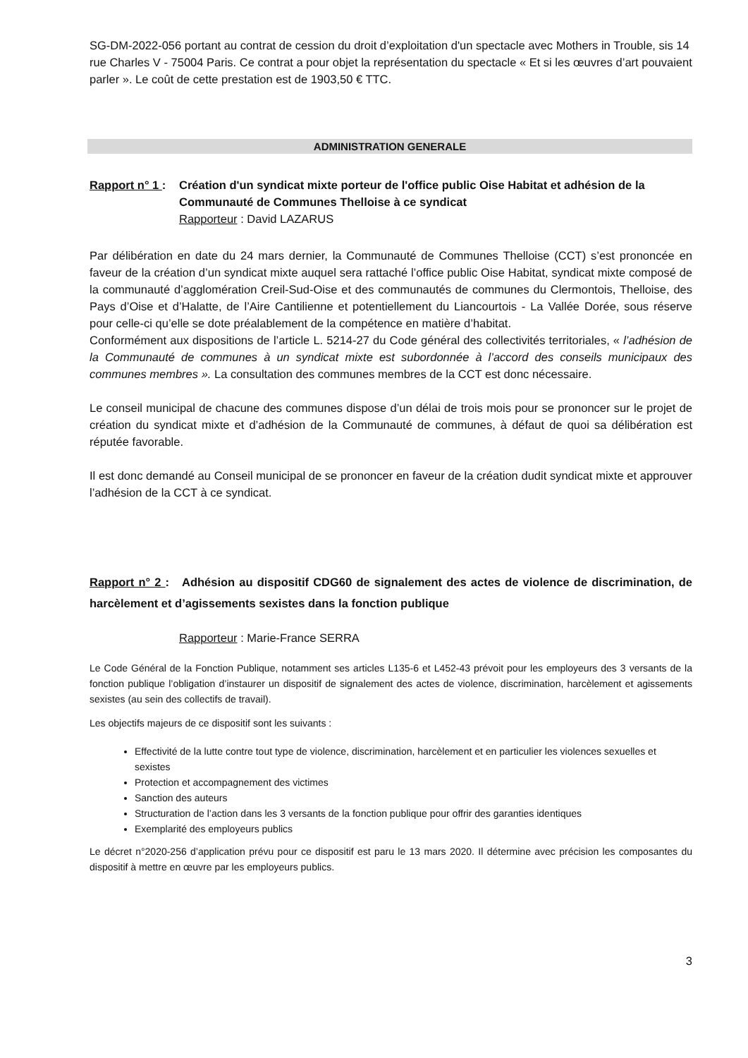SG-DM-2022-056 portant au contrat de cession du droit d’exploitation d'un spectacle avec Mothers in Trouble, sis 14 rue Charles V - 75004 Paris. Ce contrat a pour objet la représentation du spectacle « Et si les œuvres d’art pouvaient parler ». Le coût de cette prestation est de 1903,50 € TTC.
ADMINISTRATION GENERALE
Rapport n° 1 : Création d'un syndicat mixte porteur de l'office public Oise Habitat et adhésion de la Communauté de Communes Thelloise à ce syndicat
Rapporteur : David LAZARUS
Par délibération en date du 24 mars dernier, la Communauté de Communes Thelloise (CCT) s’est prononcée en faveur de la création d’un syndicat mixte auquel sera rattaché l’office public Oise Habitat, syndicat mixte composé de la communauté d’agglomération Creil-Sud-Oise et des communautés de communes du Clermontois, Thelloise, des Pays d’Oise et d’Halatte, de l’Aire Cantilienne et potentiellement du Liancourtois - La Vallée Dorée, sous réserve pour celle-ci qu’elle se dote préalablement de la compétence en matière d’habitat.
Conformément aux dispositions de l’article L. 5214-27 du Code général des collectivités territoriales, « l’adhésion de la Communauté de communes à un syndicat mixte est subordonnée à l’accord des conseils municipaux des communes membres ». La consultation des communes membres de la CCT est donc nécessaire.
Le conseil municipal de chacune des communes dispose d’un délai de trois mois pour se prononcer sur le projet de création du syndicat mixte et d’adhésion de la Communauté de communes, à défaut de quoi sa délibération est réputée favorable.
Il est donc demandé au Conseil municipal de se prononcer en faveur de la création dudit syndicat mixte et approuver l’adhésion de la CCT à ce syndicat.
Rapport n° 2 : Adhésion au dispositif CDG60 de signalement des actes de violence de discrimination, de harcèlement et d’agissements sexistes dans la fonction publique
Rapporteur : Marie-France SERRA
Le Code Général de la Fonction Publique, notamment ses articles L135-6 et L452-43 prévoit pour les employeurs des 3 versants de la fonction publique l’obligation d’instaurer un dispositif de signalement des actes de violence, discrimination, harcèlement et agissements sexistes (au sein des collectifs de travail).
Les objectifs majeurs de ce dispositif sont les suivants :
Effectivité de la lutte contre tout type de violence, discrimination, harcèlement et en particulier les violences sexuelles et sexistes
Protection et accompagnement des victimes
Sanction des auteurs
Structuration de l’action dans les 3 versants de la fonction publique pour offrir des garanties identiques
Exemplarité des employeurs publics
Le décret n°2020-256 d’application prévu pour ce dispositif est paru le 13 mars 2020. Il détermine avec précision les composantes du dispositif à mettre en œuvre par les employeurs publics.
3